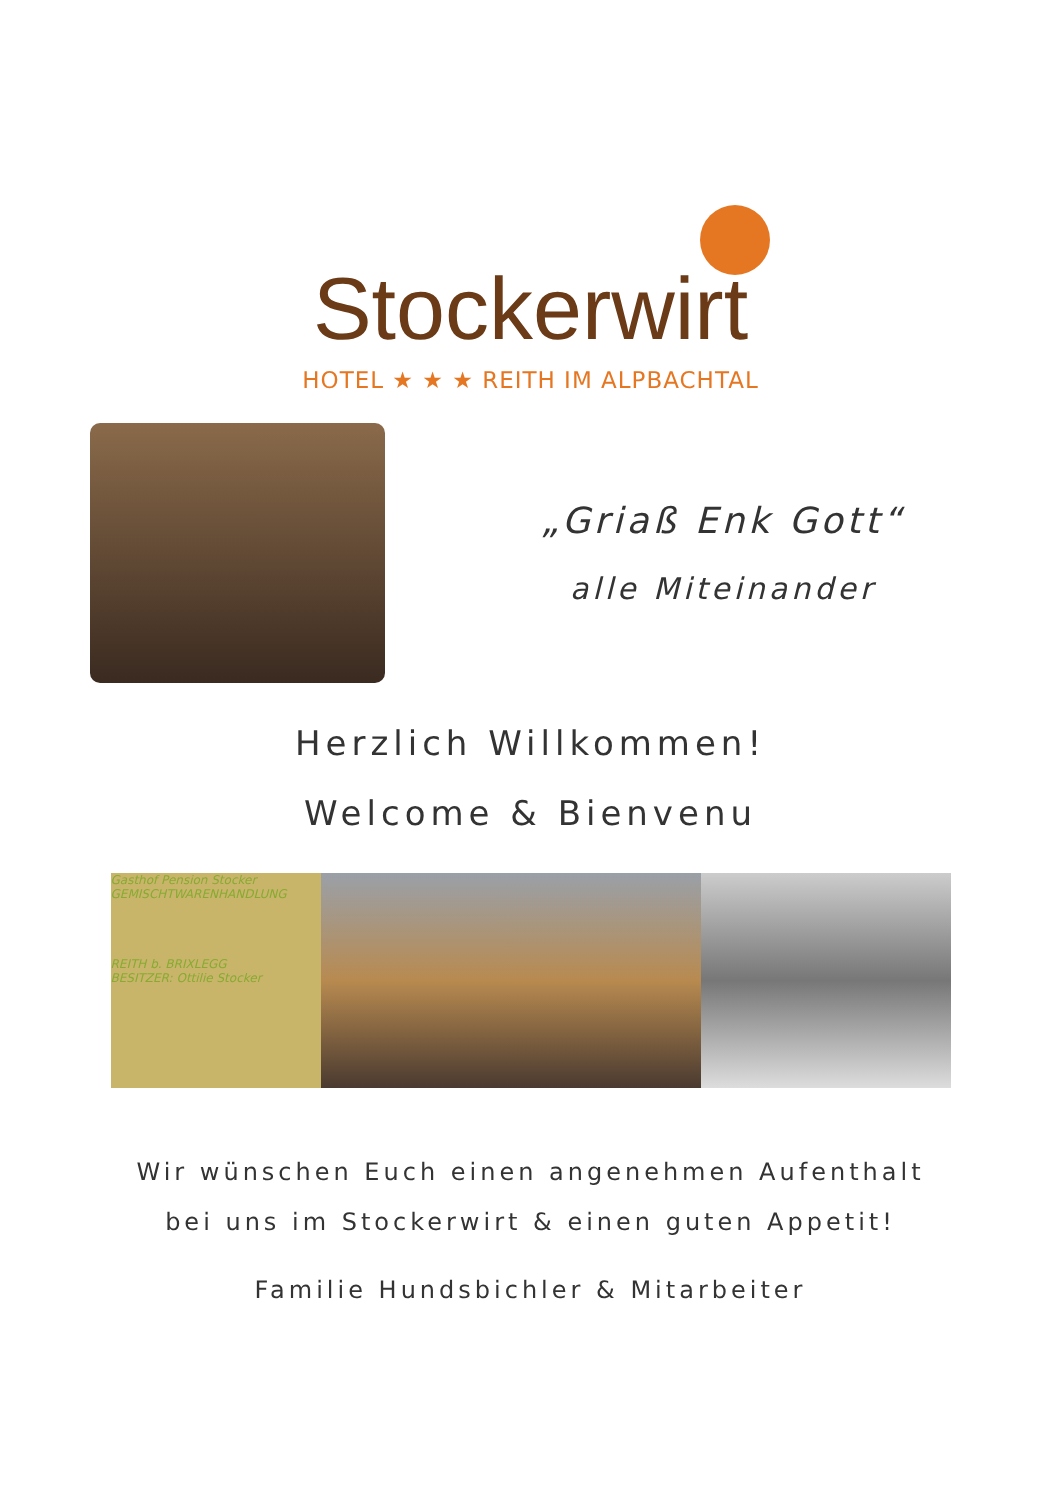Stockerwirt
HOTEL ★ ★ ★ REITH IM ALPBACHTAL
„Griaß Enk Gott“
alle Miteinander
Herzlich Willkommen!
Welcome & Bienvenu
Gasthof Pension Stocker
GEMISCHTWARENHANDLUNG
REITH b. BRIXLEGG
BESITZER: Ottilie Stocker
Wir wünschen Euch einen angenehmen Aufenthalt
bei uns im Stockerwirt & einen guten Appetit!
Familie Hundsbichler & Mitarbeiter